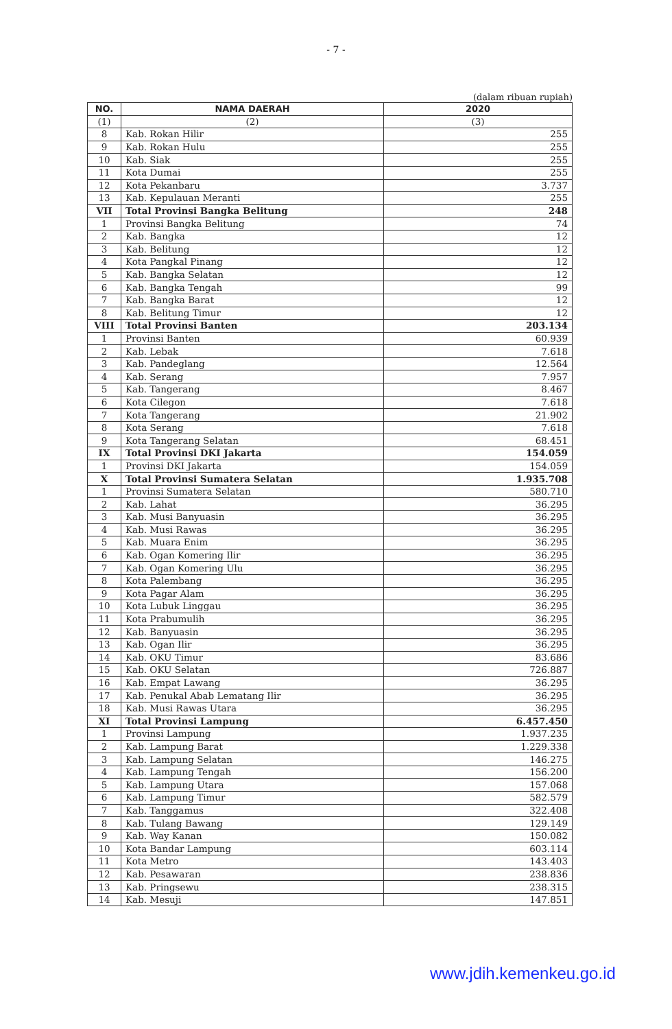- 7 -
(dalam ribuan rupiah)
| NO. | NAMA DAERAH | 2020 |
| --- | --- | --- |
| (1) | (2) | (3) |
| 8 | Kab. Rokan Hilir | 255 |
| 9 | Kab. Rokan Hulu | 255 |
| 10 | Kab. Siak | 255 |
| 11 | Kota Dumai | 255 |
| 12 | Kota Pekanbaru | 3.737 |
| 13 | Kab. Kepulauan Meranti | 255 |
| VII | Total Provinsi Bangka Belitung | 248 |
| 1 | Provinsi Bangka Belitung | 74 |
| 2 | Kab. Bangka | 12 |
| 3 | Kab. Belitung | 12 |
| 4 | Kota Pangkal Pinang | 12 |
| 5 | Kab. Bangka Selatan | 12 |
| 6 | Kab. Bangka Tengah | 99 |
| 7 | Kab. Bangka Barat | 12 |
| 8 | Kab. Belitung Timur | 12 |
| VIII | Total Provinsi Banten | 203.134 |
| 1 | Provinsi Banten | 60.939 |
| 2 | Kab. Lebak | 7.618 |
| 3 | Kab. Pandeglang | 12.564 |
| 4 | Kab. Serang | 7.957 |
| 5 | Kab. Tangerang | 8.467 |
| 6 | Kota Cilegon | 7.618 |
| 7 | Kota Tangerang | 21.902 |
| 8 | Kota Serang | 7.618 |
| 9 | Kota Tangerang Selatan | 68.451 |
| IX | Total Provinsi DKI Jakarta | 154.059 |
| 1 | Provinsi DKI Jakarta | 154.059 |
| X | Total Provinsi Sumatera Selatan | 1.935.708 |
| 1 | Provinsi Sumatera Selatan | 580.710 |
| 2 | Kab. Lahat | 36.295 |
| 3 | Kab. Musi Banyuasin | 36.295 |
| 4 | Kab. Musi Rawas | 36.295 |
| 5 | Kab. Muara Enim | 36.295 |
| 6 | Kab. Ogan Komering Ilir | 36.295 |
| 7 | Kab. Ogan Komering Ulu | 36.295 |
| 8 | Kota Palembang | 36.295 |
| 9 | Kota Pagar Alam | 36.295 |
| 10 | Kota Lubuk Linggau | 36.295 |
| 11 | Kota Prabumulih | 36.295 |
| 12 | Kab. Banyuasin | 36.295 |
| 13 | Kab. Ogan Ilir | 36.295 |
| 14 | Kab. OKU Timur | 83.686 |
| 15 | Kab. OKU Selatan | 726.887 |
| 16 | Kab. Empat Lawang | 36.295 |
| 17 | Kab. Penukal Abab Lematang Ilir | 36.295 |
| 18 | Kab. Musi Rawas Utara | 36.295 |
| XI | Total Provinsi Lampung | 6.457.450 |
| 1 | Provinsi Lampung | 1.937.235 |
| 2 | Kab. Lampung Barat | 1.229.338 |
| 3 | Kab. Lampung Selatan | 146.275 |
| 4 | Kab. Lampung Tengah | 156.200 |
| 5 | Kab. Lampung Utara | 157.068 |
| 6 | Kab. Lampung Timur | 582.579 |
| 7 | Kab. Tanggamus | 322.408 |
| 8 | Kab. Tulang Bawang | 129.149 |
| 9 | Kab. Way Kanan | 150.082 |
| 10 | Kota Bandar Lampung | 603.114 |
| 11 | Kota Metro | 143.403 |
| 12 | Kab. Pesawaran | 238.836 |
| 13 | Kab. Pringsewu | 238.315 |
| 14 | Kab. Mesuji | 147.851 |
www.jdih.kemenkeu.go.id